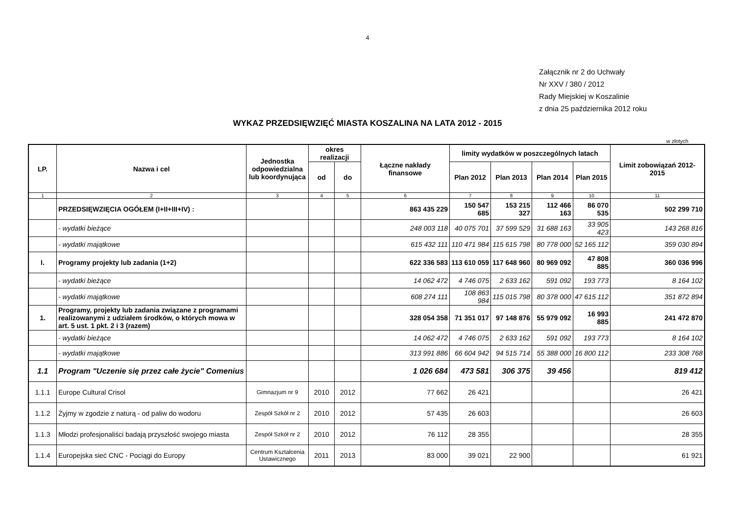4
Załącznik nr 2 do Uchwały
Nr XXV / 380 / 2012
Rady Miejskiej w Koszalinie
z dnia 25 października 2012 roku
WYKAZ PRZEDSIĘWZIĘĆ MIASTA KOSZALINA NA LATA 2012 - 2015
w złotych
| LP. | Nazwa i cel | Jednostka odpowiedzialna lub koordynująca | okres realizacji | | Łączne nakłady finansowe | limity wydatków w poszczególnych latach | | | | Limit zobowiązań 2012-2015 |
| --- | --- | --- | --- | --- | --- | --- | --- | --- | --- | --- |
| | | | od | do | | Plan 2012 | Plan 2013 | Plan 2014 | Plan 2015 | |
| 1 | 2 | 3 | 4 | 5 | 6 | 7 | 8 | 9 | 10 | 11 |
| | PRZEDSIĘWZIĘCIA OGÓŁEM (I+II+III+IV) : | | | | 863 435 229 | 150 547 685 | 153 215 327 | 112 466 163 | 86 070 535 | 502 299 710 |
| | - wydatki bieżące | | | | 248 003 118 | 40 075 701 | 37 599 529 | 31 688 163 | 33 905 423 | 143 268 816 |
| | - wydatki majątkowe | | | | 615 432 111 | 110 471 984 | 115 615 798 | 80 778 000 | 52 165 112 | 359 030 894 |
| I. | Programy projekty lub zadania (1+2) | | | | 622 336 583 | 113 610 059 | 117 648 960 | 80 969 092 | 47 808 885 | 360 036 996 |
| | - wydatki bieżące | | | | 14 062 472 | 4 746 075 | 2 633 162 | 591 092 | 193 773 | 8 164 102 |
| | - wydatki majątkowe | | | | 608 274 111 | 108 863 984 | 115 015 798 | 80 378 000 | 47 615 112 | 351 872 894 |
| 1. | Programy, projekty lub zadania związane z programami realizowanymi z udziałem środków, o których mowa w art. 5 ust. 1 pkt. 2 i 3 (razem) | | | | 328 054 358 | 71 351 017 | 97 148 876 | 55 979 092 | 16 993 885 | 241 472 870 |
| | - wydatki bieżące | | | | 14 062 472 | 4 746 075 | 2 633 162 | 591 092 | 193 773 | 8 164 102 |
| | - wydatki majątkowe | | | | 313 991 886 | 66 604 942 | 94 515 714 | 55 388 000 | 16 800 112 | 233 308 768 |
| 1.1 | Program "Uczenie się przez całe życie" Comenius | | | | 1 026 684 | 473 581 | 306 375 | 39 456 | | 819 412 |
| 1.1.1 | Europe Cultural Crisol | Gimnazjum nr 9 | 2010 | 2012 | 77 662 | 26 421 | | | | 26 421 |
| 1.1.2 | Żyjmy w zgodzie z naturą - od paliw do wodoru | Zespół Szkół nr 2 | 2010 | 2012 | 57 435 | 26 603 | | | | 26 603 |
| 1.1.3 | Młodzi profesjonaliści badają przyszłość swojego miasta | Zespół Szkół nr 2 | 2010 | 2012 | 76 112 | 28 355 | | | | 28 355 |
| 1.1.4 | Europejska sieć CNC - Pociągi do Europy | Centrum Kształcenia Ustawicznego | 2011 | 2013 | 83 000 | 39 021 | 22 900 | | | 61 921 |